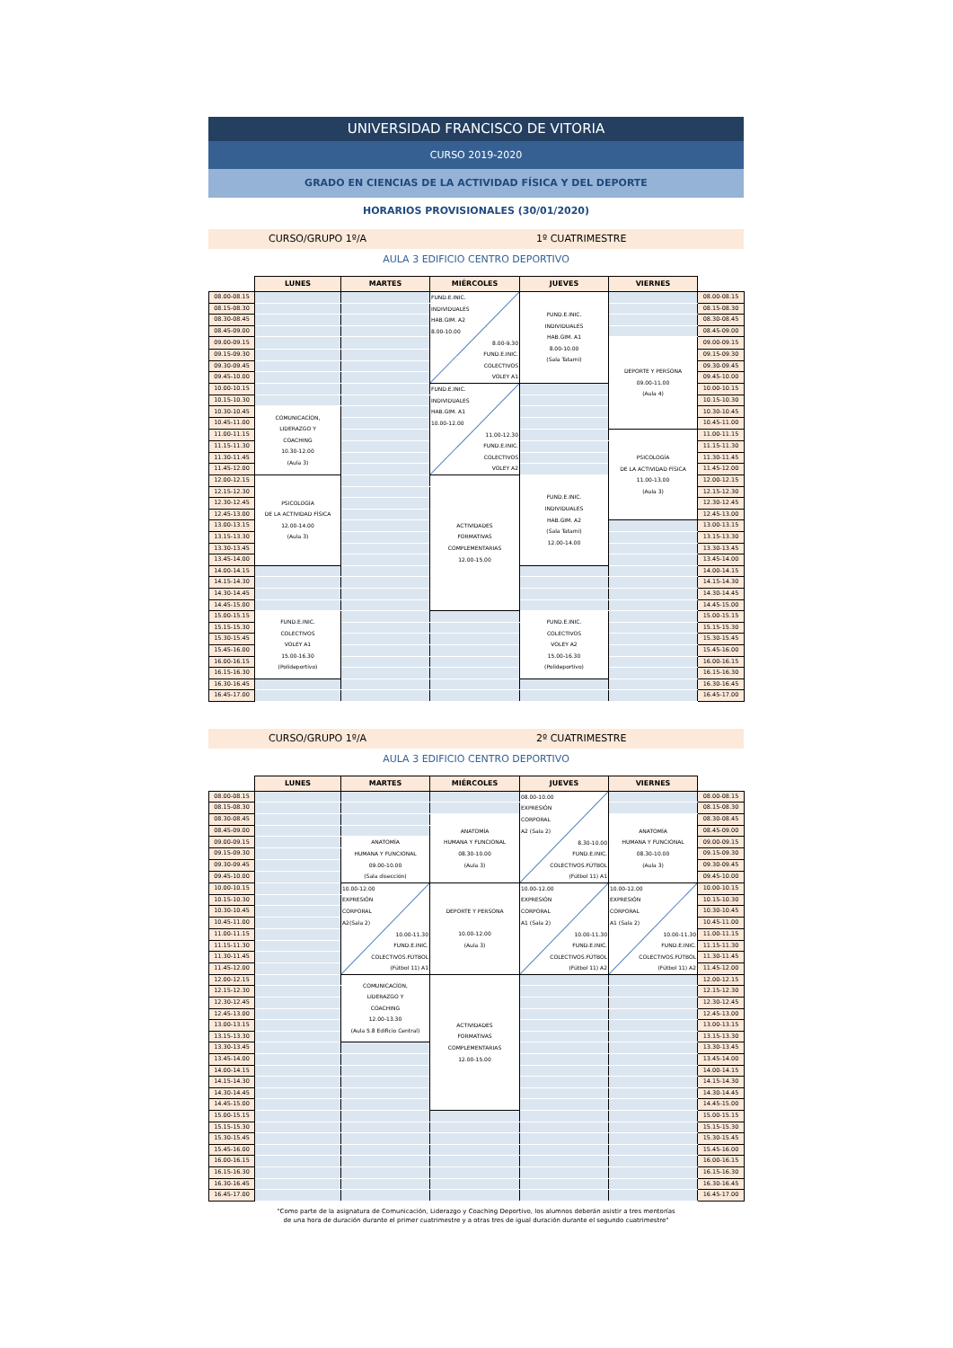UNIVERSIDAD FRANCISCO DE VITORIA
CURSO 2019-2020
GRADO EN CIENCIAS DE LA ACTIVIDAD FÍSICA Y DEL DEPORTE
HORARIOS PROVISIONALES (30/01/2020)
CURSO/GRUPO 1º/A 1º CUATRIMESTRE
AULA 3 EDIFICIO CENTRO DEPORTIVO
| | LUNES | MARTES | MIÉRCOLES | JUEVES | VIERNES | |
| --- | --- | --- | --- | --- | --- | --- |
| 08.00-08.15 | | | FUND.E.INIC. INDIVIDUALES HAB.GIM. A2 8.00-10.00 8.00-9.30 FUND.E.INIC. COLECTIVOS VOLEY A1 | FUND.E.INIC. INDIVIDUALES HAB.GIM. A1 8.00-10.00 (Sala Tatami) | | 08.00-08.15 |
| 08.15-08.30 | | | | | | 08.15-08.30 |
| 08.30-08.45 | | | | | | 08.30-08.45 |
| 08.45-09.00 | | | | | | 08.45-09.00 |
| 09.00-09.15 | | | | | DEPORTE Y PERSONA 09.00-11.00 (Aula 4) | 09.00-09.15 |
| 09.15-09.30 | | | | | | 09.15-09.30 |
| 09.30-09.45 | | | | | | 09.30-09.45 |
| 09.45-10.00 | | | | | | 09.45-10.00 |
| 10.00-10.15 | | | FUND.E.INIC. INDIVIDUALES HAB.GIM. A1 10.00-12.00 11.00-12.30 FUND.E.INIC. COLECTIVOS VOLEY A2 | | | 10.00-10.15 |
| 10.15-10.30 | | | | | | 10.15-10.30 |
| 10.30-10.45 | COMUNICACÍON, LIDERAZGO Y COACHING 10.30-12.00 (Aula 3) | | | | | 10.30-10.45 |
| 10.45-11.00 | | | | | | 10.45-11.00 |
| 11.00-11.15 | | | | | PSICOLOGÍA DE LA ACTIVIDAD FÍSICA 11.00-13.00 (Aula 3) | 11.00-11.15 |
| 11.15-11.30 | | | | | | 11.15-11.30 |
| 11.30-11.45 | | | | | | 11.30-11.45 |
| 11.45-12.00 | | | | | | 11.45-12.00 |
| 12.00-12.15 | PSICOLOGÍA DE LA ACTIVIDAD FÍSICA 12.00-14.00 (Aula 3) | | ACTIVIDADES FORMATIVAS COMPLEMENTARIAS 12.00-15.00 | FUND.E.INIC. INDIVIDUALES HAB.GIM. A2 (Sala Tatami) 12.00-14.00 | | 12.00-12.15 |
| 12.15-12.30 | | | | | | 12.15-12.30 |
| 12.30-12.45 | | | | | | 12.30-12.45 |
| 12.45-13.00 | | | | | | 12.45-13.00 |
| 13.00-13.15 | | | | | | 13.00-13.15 |
| 13.15-13.30 | | | | | | 13.15-13.30 |
| 13.30-13.45 | | | | | | 13.30-13.45 |
| 13.45-14.00 | | | | | | 13.45-14.00 |
| 14.00-14.15 | | | | | | 14.00-14.15 |
| 14.15-14.30 | | | | | | 14.15-14.30 |
| 14.30-14.45 | | | | | | 14.30-14.45 |
| 14.45-15.00 | | | | | | 14.45-15.00 |
| 15.00-15.15 | FUND.E.INIC. COLECTIVOS VOLEY A1 15.00-16.30 (Polideportivo) | | | FUND.E.INIC. COLECTIVOS VOLEY A2 15.00-16.30 (Polideportivo) | | 15.00-15.15 |
| 15.15-15.30 | | | | | | 15.15-15.30 |
| 15.30-15.45 | | | | | | 15.30-15.45 |
| 15.45-16.00 | | | | | | 15.45-16.00 |
| 16.00-16.15 | | | | | | 16.00-16.15 |
| 16.15-16.30 | | | | | | 16.15-16.30 |
| 16.30-16.45 | | | | | | 16.30-16.45 |
| 16.45-17.00 | | | | | | 16.45-17.00 |
CURSO/GRUPO 1º/A 2º CUATRIMESTRE
AULA 3 EDIFICIO CENTRO DEPORTIVO
| | LUNES | MARTES | MIÉRCOLES | JUEVES | VIERNES | |
| --- | --- | --- | --- | --- | --- | --- |
| 08.00-08.15 | | | | 08.00-10.00 EXPRESIÓN CORPORAL A2 (Sala 2) 8.30-10.00 FUND.E.INIC. COLECTIVOS.FÚTBOL (Fútbol 11) A1 | | 08.00-08.15 |
| 08.15-08.30 | | | | | | 08.15-08.30 |
| 08.30-08.45 | | | ANATOMÍA HUMANA Y FUNCIONAL 08.30-10.00 (Aula 3) | | ANATOMÍA HUMANA Y FUNCIONAL 08.30-10.00 (Aula 3) | 08.30-08.45 |
| 08.45-09.00 | | | | | | 08.45-09.00 |
| 09.00-09.15 | | ANATOMÍA HUMANA Y FUNCIONAL 09.00-10.00 (Sala disección) | | | | 09.00-09.15 |
| 09.15-09.30 | | | | | | 09.15-09.30 |
| 09.30-09.45 | | | | | | 09.30-09.45 |
| 09.45-10.00 | | | | | | 09.45-10.00 |
| 10.00-10.15 | | 10.00-12.00 EXPRESIÓN CORPORAL A2(Sala 2) 10.00-11.30 FUND.E.INIC. COLECTIVOS.FÚTBOL (Fútbol 11) A1 | DEPORTE Y PERSONA 10.00-12.00 (Aula 3) | 10.00-12.00 EXPRESIÓN CORPORAL A1 (Sala 2) 10.00-11.30 FUND.E.INIC. COLECTIVOS.FÚTBOL (Fútbol 11) A2 | 10.00-12.00 EXPRESIÓN CORPORAL A1 (Sala 2) 10.00-11.30 FUND.E.INIC. COLECTIVOS.FÚTBOL (Fútbol 11) A2 | 10.00-10.15 |
| 10.15-10.30 | | | | | | 10.15-10.30 |
| 10.30-10.45 | | | | | | 10.30-10.45 |
| 10.45-11.00 | | | | | | 10.45-11.00 |
| 11.00-11.15 | | | | | | 11.00-11.15 |
| 11.15-11.30 | | | | | | 11.15-11.30 |
| 11.30-11.45 | | | | | | 11.30-11.45 |
| 11.45-12.00 | | | | | | 11.45-12.00 |
| 12.00-12.15 | | COMUNICACÍON, LIDERAZGO Y COACHING 12.00-13.30 (Aula 5.8 Edificio Central) | ACTIVIDADES FORMATIVAS COMPLEMENTARIAS 12.00-15.00 | | | 12.00-12.15 |
| 12.15-12.30 | | | | | | 12.15-12.30 |
| 12.30-12.45 | | | | | | 12.30-12.45 |
| 12.45-13.00 | | | | | | 12.45-13.00 |
| 13.00-13.15 | | | | | | 13.00-13.15 |
| 13.15-13.30 | | | | | | 13.15-13.30 |
| 13.30-13.45 | | | | | | 13.30-13.45 |
| 13.45-14.00 | | | | | | 13.45-14.00 |
| 14.00-14.15 | | | | | | 14.00-14.15 |
| 14.15-14.30 | | | | | | 14.15-14.30 |
| 14.30-14.45 | | | | | | 14.30-14.45 |
| 14.45-15.00 | | | | | | 14.45-15.00 |
| 15.00-15.15 | | | | | | 15.00-15.15 |
| 15.15-15.30 | | | | | | 15.15-15.30 |
| 15.30-15.45 | | | | | | 15.30-15.45 |
| 15.45-16.00 | | | | | | 15.45-16.00 |
| 16.00-16.15 | | | | | | 16.00-16.15 |
| 16.15-16.30 | | | | | | 16.15-16.30 |
| 16.30-16.45 | | | | | | 16.30-16.45 |
| 16.45-17.00 | | | | | | 16.45-17.00 |
"Como parte de la asignatura de Comunicación, Liderazgo y Coaching Deportivo, los alumnos deberán asistir a tres mentorías
de una hora de duración durante el primer cuatrimestre y a otras tres de igual duración durante el segundo cuatrimestre"